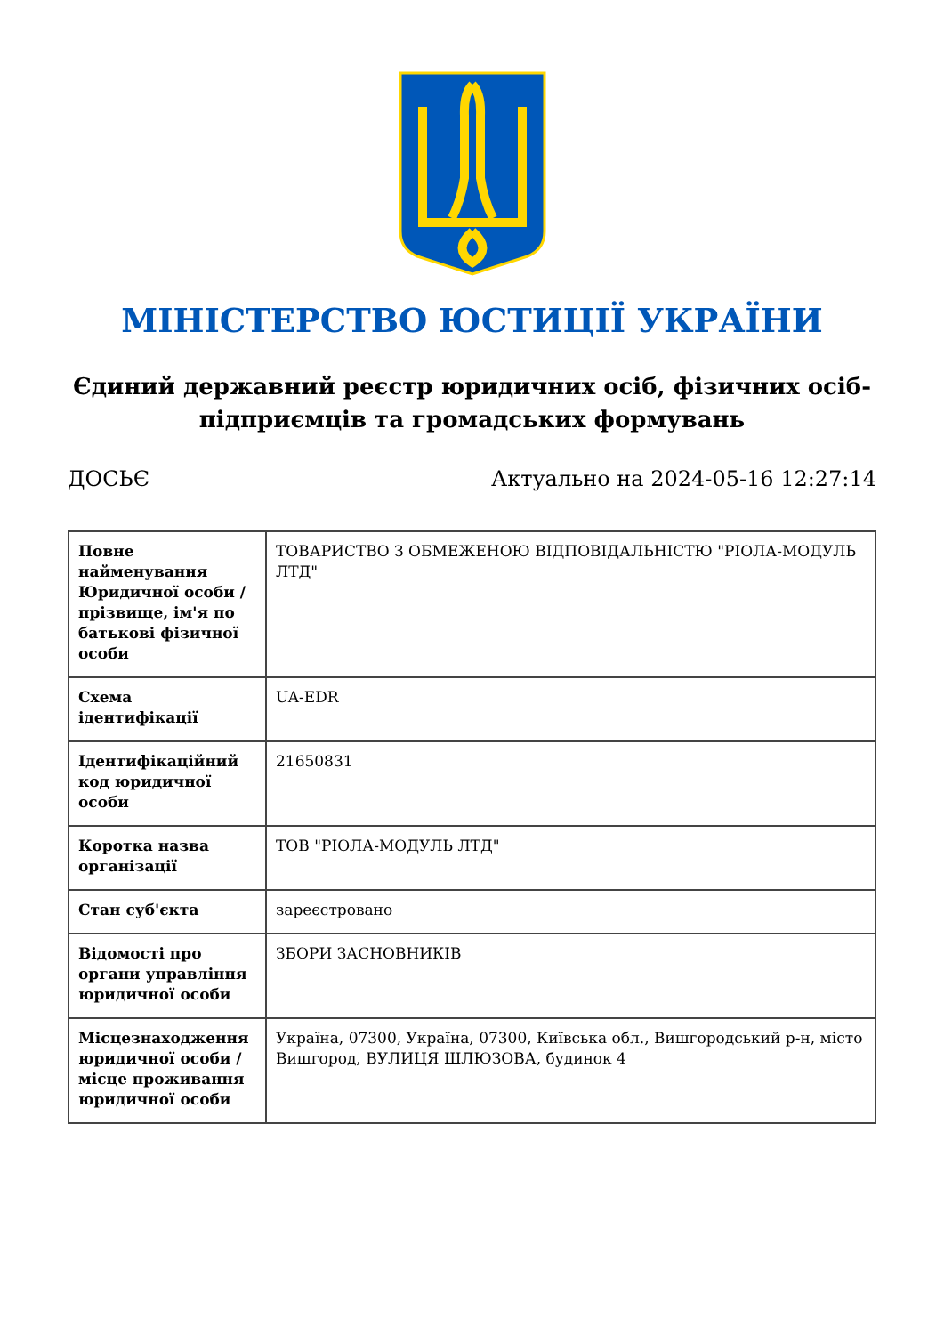МІНІСТЕРСТВО ЮСТИЦІЇ УКРАЇНИ
Єдиний державний реєстр юридичних осіб, фізичних осіб-підприємців та громадських формувань
ДОСЬЄ Актуально на 2024-05-16 12:27:14
| Повне найменування Юридичної особи / прізвище, ім'я по батькові фізичної особи | ТОВАРИСТВО З ОБМЕЖЕНОЮ ВІДПОВІДАЛЬНІСТЮ "РІОЛА-МОДУЛЬ ЛТД" |
| Схема ідентифікації | UA-EDR |
| Ідентифікаційний код юридичної особи | 21650831 |
| Коротка назва організації | ТОВ "РІОЛА-МОДУЛЬ ЛТД" |
| Стан суб'єкта | зареєстровано |
| Відомості про органи управління юридичної особи | ЗБОРИ ЗАСНОВНИКІВ |
| Місцезнаходження юридичної особи / місце проживання юридичної особи | Україна, 07300, Україна, 07300, Київська обл., Вишгородський р-н, місто Вишгород, ВУЛИЦЯ ШЛЮЗОВА, будинок 4 |